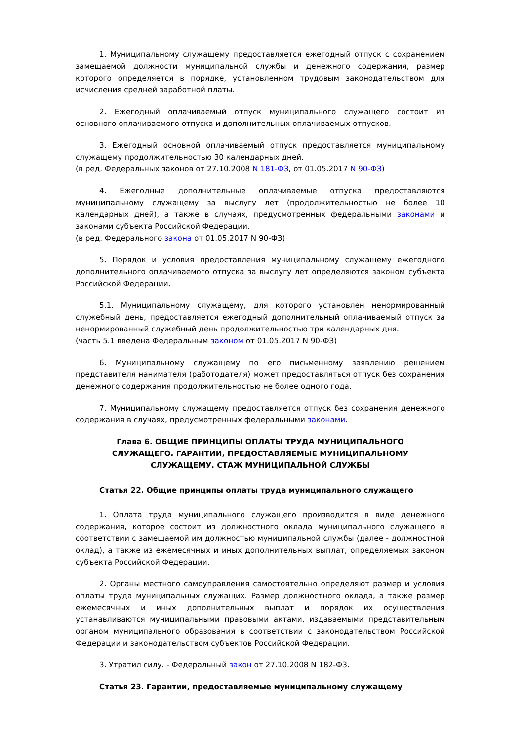1. Муниципальному служащему предоставляется ежегодный отпуск с сохранением замещаемой должности муниципальной службы и денежного содержания, размер которого определяется в порядке, установленном трудовым законодательством для исчисления средней заработной платы.
2. Ежегодный оплачиваемый отпуск муниципального служащего состоит из основного оплачиваемого отпуска и дополнительных оплачиваемых отпусков.
3. Ежегодный основной оплачиваемый отпуск предоставляется муниципальному служащему продолжительностью 30 календарных дней.
(в ред. Федеральных законов от 27.10.2008 N 181-ФЗ, от 01.05.2017 N 90-ФЗ)
4. Ежегодные дополнительные оплачиваемые отпуска предоставляются муниципальному служащему за выслугу лет (продолжительностью не более 10 календарных дней), а также в случаях, предусмотренных федеральными законами и законами субъекта Российской Федерации.
(в ред. Федерального закона от 01.05.2017 N 90-ФЗ)
5. Порядок и условия предоставления муниципальному служащему ежегодного дополнительного оплачиваемого отпуска за выслугу лет определяются законом субъекта Российской Федерации.
5.1. Муниципальному служащему, для которого установлен ненормированный служебный день, предоставляется ежегодный дополнительный оплачиваемый отпуск за ненормированный служебный день продолжительностью три календарных дня.
(часть 5.1 введена Федеральным законом от 01.05.2017 N 90-ФЗ)
6. Муниципальному служащему по его письменному заявлению решением представителя нанимателя (работодателя) может предоставляться отпуск без сохранения денежного содержания продолжительностью не более одного года.
7. Муниципальному служащему предоставляется отпуск без сохранения денежного содержания в случаях, предусмотренных федеральными законами.
Глава 6. ОБЩИЕ ПРИНЦИПЫ ОПЛАТЫ ТРУДА МУНИЦИПАЛЬНОГО
СЛУЖАЩЕГО. ГАРАНТИИ, ПРЕДОСТАВЛЯЕМЫЕ МУНИЦИПАЛЬНОМУ
СЛУЖАЩЕМУ. СТАЖ МУНИЦИПАЛЬНОЙ СЛУЖБЫ
Статья 22. Общие принципы оплаты труда муниципального служащего
1. Оплата труда муниципального служащего производится в виде денежного содержания, которое состоит из должностного оклада муниципального служащего в соответствии с замещаемой им должностью муниципальной службы (далее - должностной оклад), а также из ежемесячных и иных дополнительных выплат, определяемых законом субъекта Российской Федерации.
2. Органы местного самоуправления самостоятельно определяют размер и условия оплаты труда муниципальных служащих. Размер должностного оклада, а также размер ежемесячных и иных дополнительных выплат и порядок их осуществления устанавливаются муниципальными правовыми актами, издаваемыми представительным органом муниципального образования в соответствии с законодательством Российской Федерации и законодательством субъектов Российской Федерации.
3. Утратил силу. - Федеральный закон от 27.10.2008 N 182-ФЗ.
Статья 23. Гарантии, предоставляемые муниципальному служащему